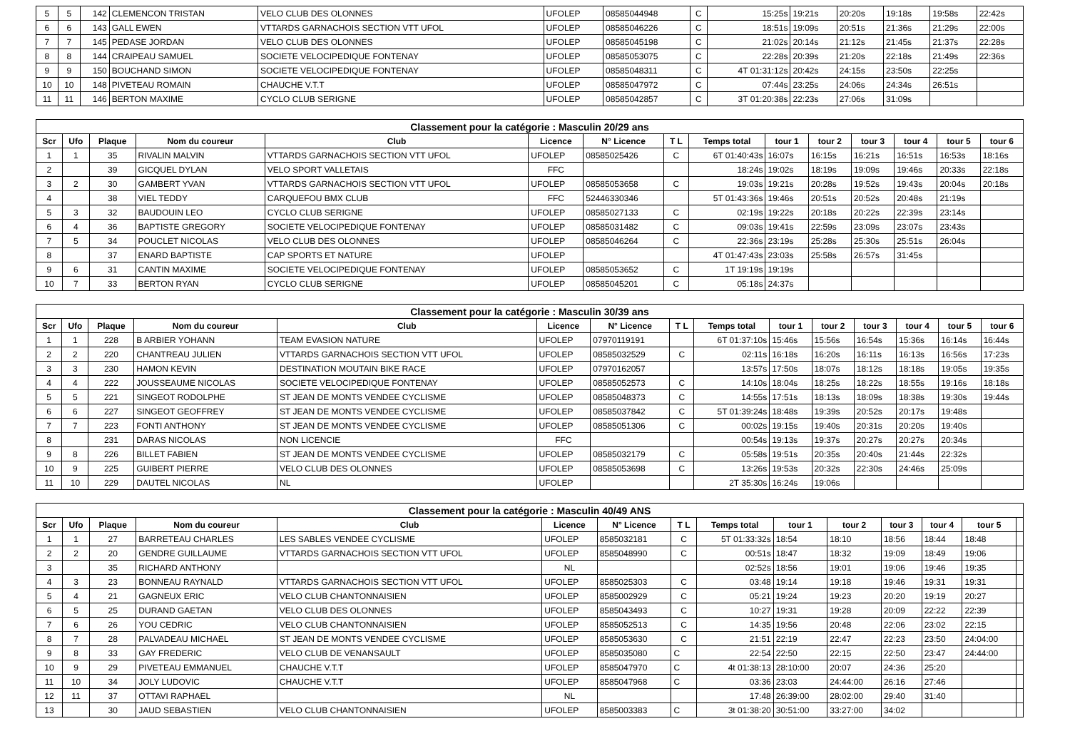| 5 | 5 | 142 | CLEMENCON TRISTAN | VELO CLUB DES OLONNES | UFOLEP | 08585044948 | C | 15:25s | 19:21s | 20:20s | 19:18s | 19:58s | 22:42s |
| 6 | 6 | 143 | GALL EWEN | VTTARDS GARNACHOIS SECTION VTT UFOL | UFOLEP | 08585046226 | C | 18:51s | 19:09s | 20:51s | 21:36s | 21:29s | 22:00s |
| 7 | 7 | 145 | PEDASE JORDAN | VELO CLUB DES OLONNES | UFOLEP | 08585045198 | C | 21:02s | 20:14s | 21:12s | 21:45s | 21:37s | 22:28s |
| 8 | 8 | 144 | CRAIPEAU SAMUEL | SOCIETE VELOCIPEDIQUE FONTENAY | UFOLEP | 08585053075 | C | 22:28s | 20:39s | 21:20s | 22:18s | 21:49s | 22:36s |
| 9 | 9 | 150 | BOUCHAND SIMON | SOCIETE VELOCIPEDIQUE FONTENAY | UFOLEP | 08585048311 | C | 4T 01:31:12s | 20:42s | 24:15s | 23:50s | 22:25s | |
| 10 | 10 | 148 | PIVETEAU ROMAIN | CHAUCHE V.T.T | UFOLEP | 08585047972 | C | 07:44s | 23:25s | 24:06s | 24:34s | 26:51s | |
| 11 | 11 | 146 | BERTON MAXIME | CYCLO CLUB SERIGNE | UFOLEP | 08585042857 | C | 3T 01:20:38s | 22:23s | 27:06s | 31:09s | | |
| Classement pour la catégorie : Masculin 20/29 ans | | | | | | | | | | | | | | |
| --- | --- | --- | --- | --- | --- | --- | --- | --- | --- | --- | --- | --- | --- | --- |
| Scr | Ufo | Plaque | Nom du coureur | Club | Licence | N° Licence | T L | Temps total | tour 1 | tour 2 | tour 3 | tour 4 | tour 5 | tour 6 |
| 1 | 1 | 35 | RIVALIN MALVIN | VTTARDS GARNACHOIS SECTION VTT UFOL | UFOLEP | 08585025426 | C | 6T 01:40:43s | 16:07s | 16:15s | 16:21s | 16:51s | 16:53s | 18:16s |
| 2 | | 39 | GICQUEL DYLAN | VELO SPORT VALLETAIS | FFC | | | 18:24s | 19:02s | 18:19s | 19:09s | 19:46s | 20:33s | 22:18s |
| 3 | 2 | 30 | GAMBERT YVAN | VTTARDS GARNACHOIS SECTION VTT UFOL | UFOLEP | 08585053658 | C | 19:03s | 19:21s | 20:28s | 19:52s | 19:43s | 20:04s | 20:18s |
| 4 | | 38 | VIEL TEDDY | CARQUEFOU BMX CLUB | FFC | 52446330346 | | 5T 01:43:36s | 19:46s | 20:51s | 20:52s | 20:48s | 21:19s | |
| 5 | 3 | 32 | BAUDOUIN LEO | CYCLO CLUB SERIGNE | UFOLEP | 08585027133 | C | 02:19s | 19:22s | 20:18s | 20:22s | 22:39s | 23:14s | |
| 6 | 4 | 36 | BAPTISTE GREGORY | SOCIETE VELOCIPEDIQUE FONTENAY | UFOLEP | 08585031482 | C | 09:03s | 19:41s | 22:59s | 23:09s | 23:07s | 23:43s | |
| 7 | 5 | 34 | POUCLET NICOLAS | VELO CLUB DES OLONNES | UFOLEP | 08585046264 | C | 22:36s | 23:19s | 25:28s | 25:30s | 25:51s | 26:04s | |
| 8 | | 37 | ENARD BAPTISTE | CAP SPORTS ET NATURE | UFOLEP | | | 4T 01:47:43s | 23:03s | 25:58s | 26:57s | 31:45s | | |
| 9 | 6 | 31 | CANTIN MAXIME | SOCIETE VELOCIPEDIQUE FONTENAY | UFOLEP | 08585053652 | C | 1T 19:19s | 19:19s | | | | | |
| 10 | 7 | 33 | BERTON RYAN | CYCLO CLUB SERIGNE | UFOLEP | 08585045201 | C | 05:18s | 24:37s | | | | | |
| Classement pour la catégorie : Masculin 30/39 ans | | | | | | | | | | | | | | |
| --- | --- | --- | --- | --- | --- | --- | --- | --- | --- | --- | --- | --- | --- | --- |
| Scr | Ufo | Plaque | Nom du coureur | Club | Licence | N° Licence | T L | Temps total | tour 1 | tour 2 | tour 3 | tour 4 | tour 5 | tour 6 |
| 1 | 1 | 228 | B ARBIER YOHANN | TEAM EVASION NATURE | UFOLEP | 07970119191 | | 6T 01:37:10s | 15:46s | 15:56s | 16:54s | 15:36s | 16:14s | 16:44s |
| 2 | 2 | 220 | CHANTREAU JULIEN | VTTARDS GARNACHOIS SECTION VTT UFOL | UFOLEP | 08585032529 | C | 02:11s | 16:18s | 16:20s | 16:11s | 16:13s | 16:56s | 17:23s |
| 3 | 3 | 230 | HAMON KEVIN | DESTINATION MOUTAIN BIKE RACE | UFOLEP | 07970162057 | | 13:57s | 17:50s | 18:07s | 18:12s | 18:18s | 19:05s | 19:35s |
| 4 | 4 | 222 | JOUSSEAUME NICOLAS | SOCIETE VELOCIPEDIQUE FONTENAY | UFOLEP | 08585052573 | C | 14:10s | 18:04s | 18:25s | 18:22s | 18:55s | 19:16s | 18:18s |
| 5 | 5 | 221 | SINGEOT RODOLPHE | ST JEAN DE MONTS VENDEE CYCLISME | UFOLEP | 08585048373 | C | 14:55s | 17:51s | 18:13s | 18:09s | 18:38s | 19:30s | 19:44s |
| 6 | 6 | 227 | SINGEOT GEOFFREY | ST JEAN DE MONTS VENDEE CYCLISME | UFOLEP | 08585037842 | C | 5T 01:39:24s | 18:48s | 19:39s | 20:52s | 20:17s | 19:48s | |
| 7 | 7 | 223 | FONTI ANTHONY | ST JEAN DE MONTS VENDEE CYCLISME | UFOLEP | 08585051306 | C | 00:02s | 19:15s | 19:40s | 20:31s | 20:20s | 19:40s | |
| 8 | | 231 | DARAS NICOLAS | NON LICENCIE | FFC | | | 00:54s | 19:13s | 19:37s | 20:27s | 20:27s | 20:34s | |
| 9 | 8 | 226 | BILLET FABIEN | ST JEAN DE MONTS VENDEE CYCLISME | UFOLEP | 08585032179 | C | 05:58s | 19:51s | 20:35s | 20:40s | 21:44s | 22:32s | |
| 10 | 9 | 225 | GUIBERT PIERRE | VELO CLUB DES OLONNES | UFOLEP | 08585053698 | C | 13:26s | 19:53s | 20:32s | 22:30s | 24:46s | 25:09s | |
| 11 | 10 | 229 | DAUTEL NICOLAS | NL | UFOLEP | | | 2T 35:30s | 16:24s | 19:06s | | | | |
| Classement pour la catégorie : Masculin 40/49 ANS | | | | | | | | | | | | | | |
| --- | --- | --- | --- | --- | --- | --- | --- | --- | --- | --- | --- | --- | --- | --- |
| Scr | Ufo | Plaque | Nom du coureur | Club | Licence | N° Licence | T L | Temps total | tour 1 | tour 2 | tour 3 | tour 4 | tour 5 | |
| 1 | 1 | 27 | BARRETEAU CHARLES | LES SABLES VENDEE CYCLISME | UFOLEP | 8585032181 | C | 5T 01:33:32s | 18:54 | 18:10 | 18:56 | 18:44 | 18:48 | |
| 2 | 2 | 20 | GENDRE GUILLAUME | VTTARDS GARNACHOIS SECTION VTT UFOL | UFOLEP | 8585048990 | C | 00:51s | 18:47 | 18:32 | 19:09 | 18:49 | 19:06 | |
| 3 | | 35 | RICHARD ANTHONY | | NL | | | 02:52s | 18:56 | 19:01 | 19:06 | 19:46 | 19:35 | |
| 4 | 3 | 23 | BONNEAU RAYNALD | VTTARDS GARNACHOIS SECTION VTT UFOL | UFOLEP | 8585025303 | C | 03:48 | 19:14 | 19:18 | 19:46 | 19:31 | 19:31 | |
| 5 | 4 | 21 | GAGNEUX ERIC | VELO CLUB CHANTONNAISIEN | UFOLEP | 8585002929 | C | 05:21 | 19:24 | 19:23 | 20:20 | 19:19 | 20:27 | |
| 6 | 5 | 25 | DURAND GAETAN | VELO CLUB DES OLONNES | UFOLEP | 8585043493 | C | 10:27 | 19:31 | 19:28 | 20:09 | 22:22 | 22:39 | |
| 7 | 6 | 26 | YOU CEDRIC | VELO CLUB CHANTONNAISIEN | UFOLEP | 8585052513 | C | 14:35 | 19:56 | 20:48 | 22:06 | 23:02 | 22:15 | |
| 8 | 7 | 28 | PALVADEAU MICHAEL | ST JEAN DE MONTS VENDEE CYCLISME | UFOLEP | 8585053630 | C | 21:51 | 22:19 | 22:47 | 22:23 | 23:50 | 24:04:00 | |
| 9 | 8 | 33 | GAY FREDERIC | VELO CLUB DE VENANSAULT | UFOLEP | 8585035080 | C | 22:54 | 22:50 | 22:15 | 22:50 | 23:47 | 24:44:00 | |
| 10 | 9 | 29 | PIVETEAU EMMANUEL | CHAUCHE V.T.T | UFOLEP | 8585047970 | C | 4t 01:38:13 | 28:10:00 | 20:07 | 24:36 | 25:20 | | |
| 11 | 10 | 34 | JOLY LUDOVIC | CHAUCHE V.T.T | UFOLEP | 8585047968 | C | 03:36 | 23:03 | 24:44:00 | 26:16 | 27:46 | | |
| 12 | 11 | 37 | OTTAVI RAPHAEL | | NL | | | 17:48 | 26:39:00 | 28:02:00 | 29:40 | 31:40 | | |
| 13 | | 30 | JAUD SEBASTIEN | VELO CLUB CHANTONNAISIEN | UFOLEP | 8585003383 | C | 3t 01:38:20 | 30:51:00 | 33:27:00 | 34:02 | | | |